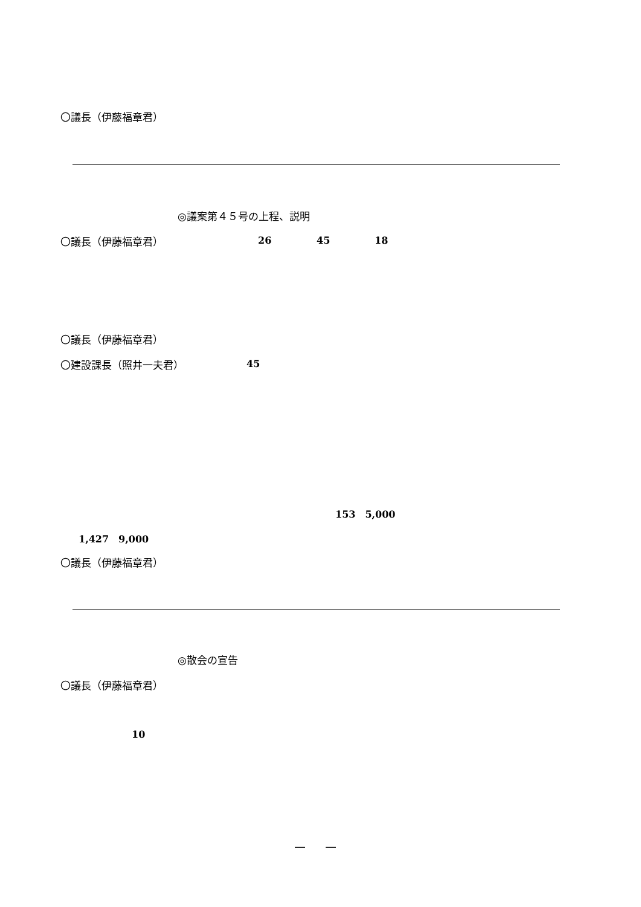〇議長（伊藤福章君）
◎議案第４５号の上程、説明
〇議長（伊藤福章君） 26 45 18
〇議長（伊藤福章君）
〇建設課長（照井一夫君） 45
153　5,000
1,427　9,000
〇議長（伊藤福章君）
◎散会の宣告
〇議長（伊藤福章君）
10
―　　―